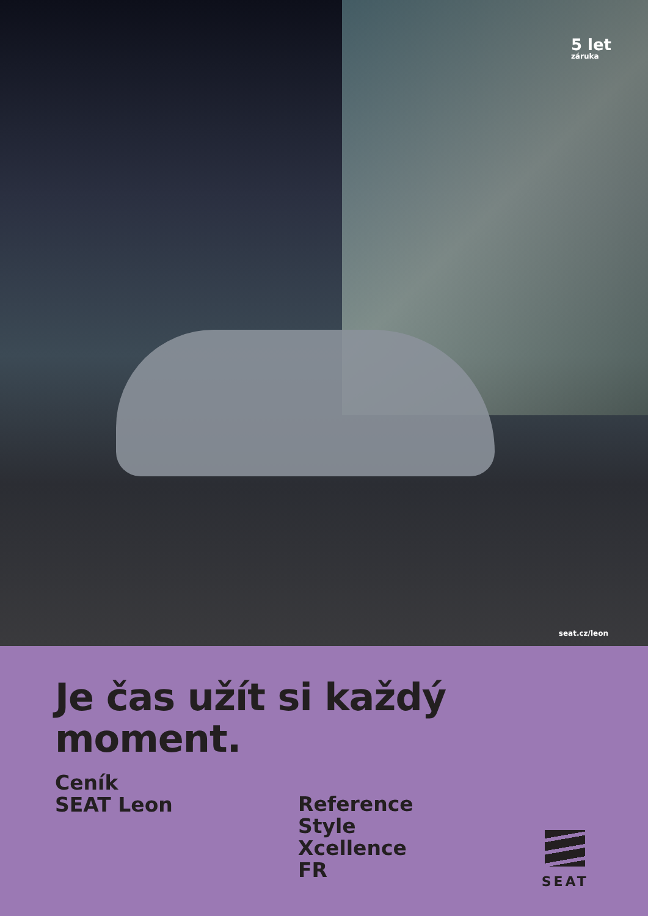5 let
záruka
seat.cz/leon
Je čas užít si každý
moment.
Ceník
SEAT Leon
Reference
Style
Xcellence
FR
SEAT